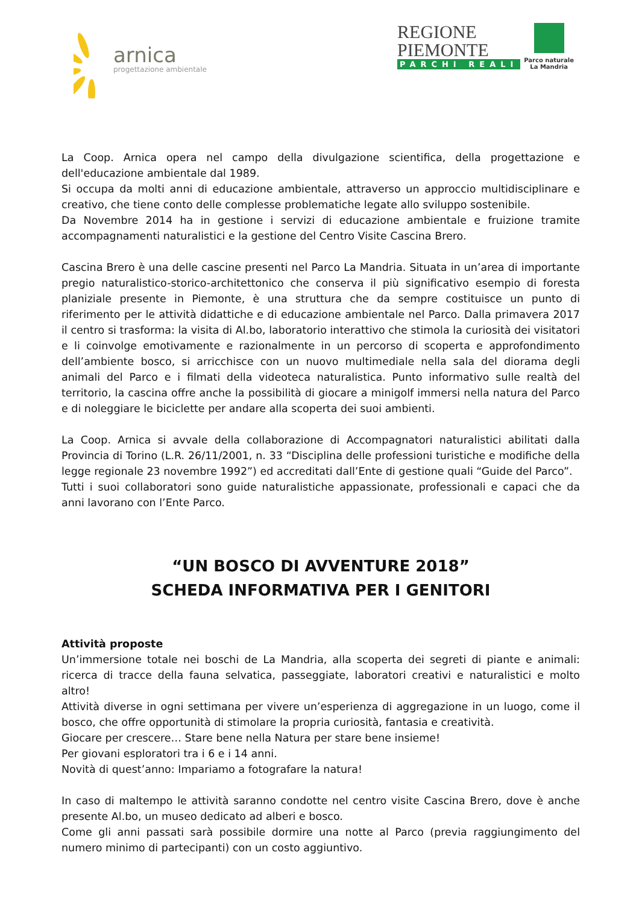arnica
progettazione ambientale
REGIONE
PIEMONTE
PARCHI REALI
Parco naturale
La Mandria
La Coop. Arnica opera nel campo della divulgazione scientifica, della progettazione e dell'educazione ambientale dal 1989.
Si occupa da molti anni di educazione ambientale, attraverso un approccio multidisciplinare e creativo, che tiene conto delle complesse problematiche legate allo sviluppo sostenibile.
Da Novembre 2014 ha in gestione i servizi di educazione ambientale e fruizione tramite accompagnamenti naturalistici e la gestione del Centro Visite Cascina Brero.
Cascina Brero è una delle cascine presenti nel Parco La Mandria. Situata in un’area di importante pregio naturalistico-storico-architettonico che conserva il più significativo esempio di foresta planiziale presente in Piemonte, è una struttura che da sempre costituisce un punto di riferimento per le attività didattiche e di educazione ambientale nel Parco. Dalla primavera 2017 il centro si trasforma: la visita di Al.bo, laboratorio interattivo che stimola la curiosità dei visitatori e li coinvolge emotivamente e razionalmente in un percorso di scoperta e approfondimento dell’ambiente bosco, si arricchisce con un nuovo multimediale nella sala del diorama degli animali del Parco e i filmati della videoteca naturalistica. Punto informativo sulle realtà del territorio, la cascina offre anche la possibilità di giocare a minigolf immersi nella natura del Parco e di noleggiare le biciclette per andare alla scoperta dei suoi ambienti.
La Coop. Arnica si avvale della collaborazione di Accompagnatori naturalistici abilitati dalla Provincia di Torino (L.R. 26/11/2001, n. 33 “Disciplina delle professioni turistiche e modifiche della legge regionale 23 novembre 1992”) ed accreditati dall’Ente di gestione quali “Guide del Parco”.
Tutti i suoi collaboratori sono guide naturalistiche appassionate, professionali e capaci che da anni lavorano con l’Ente Parco.
“UN BOSCO DI AVVENTURE 2018”
SCHEDA INFORMATIVA PER I GENITORI
Attività proposte
Un’immersione totale nei boschi de La Mandria, alla scoperta dei segreti di piante e animali: ricerca di tracce della fauna selvatica, passeggiate, laboratori creativi e naturalistici e molto altro!
Attività diverse in ogni settimana per vivere un’esperienza di aggregazione in un luogo, come il bosco, che offre opportunità di stimolare la propria curiosità, fantasia e creatività.
Giocare per crescere… Stare bene nella Natura per stare bene insieme!
Per giovani esploratori tra i 6 e i 14 anni.
Novità di quest’anno: Impariamo a fotografare la natura!
In caso di maltempo le attività saranno condotte nel centro visite Cascina Brero, dove è anche presente Al.bo, un museo dedicato ad alberi e bosco.
Come gli anni passati sarà possibile dormire una notte al Parco (previa raggiungimento del numero minimo di partecipanti) con un costo aggiuntivo.